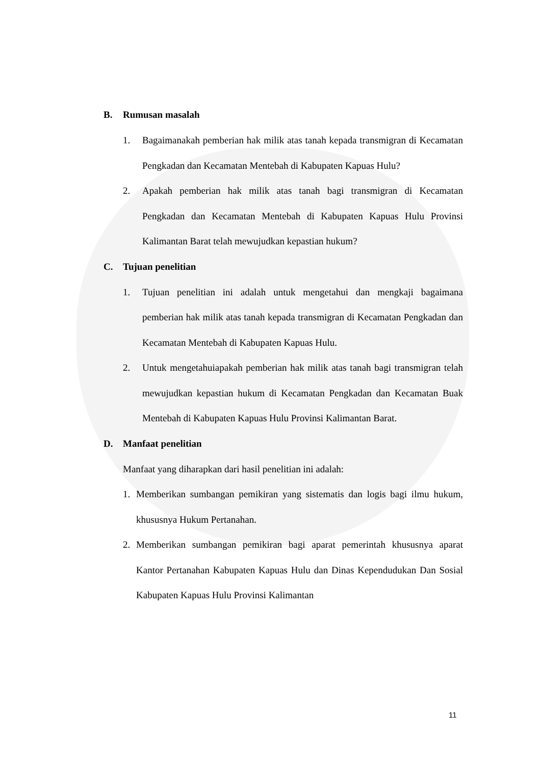B. Rumusan masalah
1. Bagaimanakah pemberian hak milik atas tanah kepada transmigran di Kecamatan Pengkadan dan Kecamatan Mentebah di Kabupaten Kapuas Hulu?
2. Apakah pemberian hak milik atas tanah bagi transmigran di Kecamatan Pengkadan dan Kecamatan Mentebah di Kabupaten Kapuas Hulu Provinsi Kalimantan Barat telah mewujudkan kepastian hukum?
C. Tujuan penelitian
1. Tujuan penelitian ini adalah untuk mengetahui dan mengkaji bagaimana pemberian hak milik atas tanah kepada transmigran di Kecamatan Pengkadan dan Kecamatan Mentebah di Kabupaten Kapuas Hulu.
2. Untuk mengetahuiapakah pemberian hak milik atas tanah bagi transmigran telah mewujudkan kepastian hukum di Kecamatan Pengkadan dan Kecamatan Buak Mentebah di Kabupaten Kapuas Hulu Provinsi Kalimantan Barat.
D. Manfaat penelitian
Manfaat yang diharapkan dari hasil penelitian ini adalah:
1. Memberikan sumbangan pemikiran yang sistematis dan logis bagi ilmu hukum, khususnya Hukum Pertanahan.
2. Memberikan sumbangan pemikiran bagi aparat pemerintah khususnya aparat Kantor Pertanahan Kabupaten Kapuas Hulu dan Dinas Kependudukan Dan Sosial Kabupaten Kapuas Hulu Provinsi Kalimantan
11